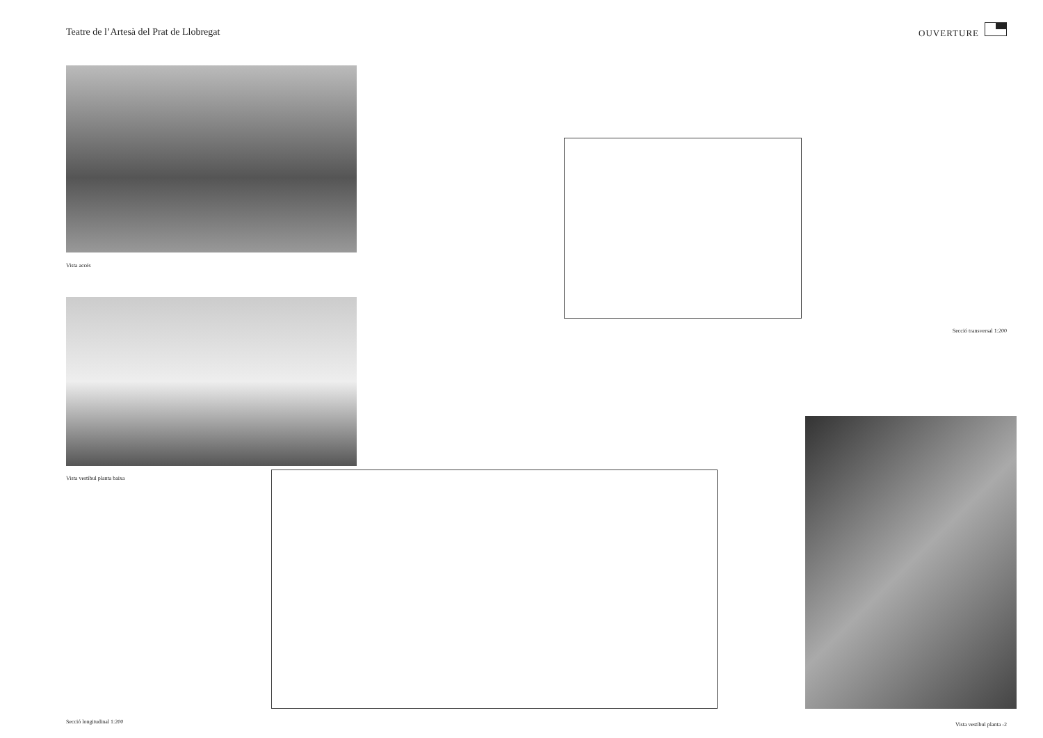Teatre de l’Artesà del Prat de Llobregat
OUVERTURE
Vista accés
Vista vestíbul planta baixa
Secció transversal 1:200
Secció longitudinal 1:200 Vista vestíbul planta -2